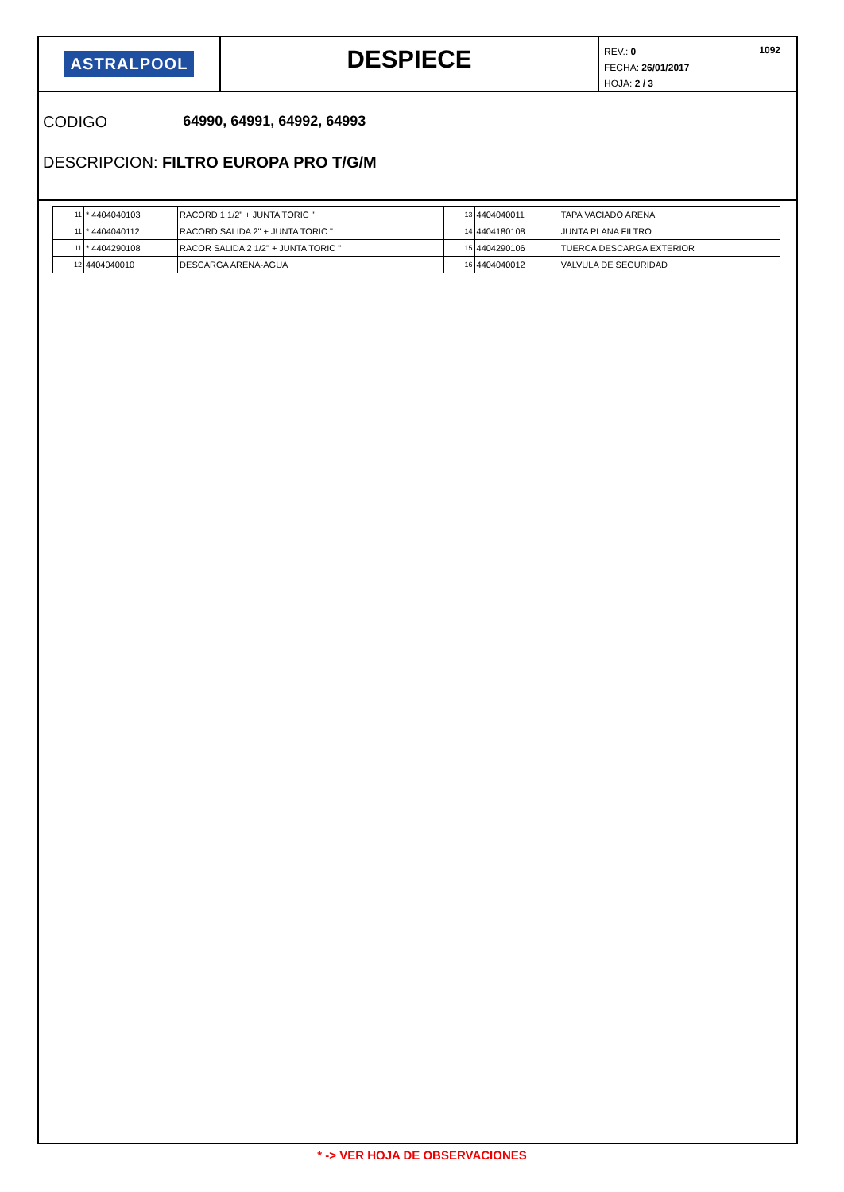ASTRALPOOL
DESPIECE
REV.: 0 1092
FECHA: 26/01/2017
HOJA: 2 / 3
CODIGO 64990, 64991, 64992, 64993
DESCRIPCION: FILTRO EUROPA PRO T/G/M
| 11 | * 4404040103 | RACORD 1 1/2" + JUNTA TORIC " | 13 | 4404040011 | TAPA VACIADO ARENA |
| 11 | * 4404040112 | RACORD SALIDA 2" + JUNTA TORIC " | 14 | 4404180108 | JUNTA PLANA FILTRO |
| 11 | * 4404290108 | RACOR SALIDA 2 1/2" + JUNTA TORIC " | 15 | 4404290106 | TUERCA DESCARGA EXTERIOR |
| 12 | 4404040010 | DESCARGA ARENA-AGUA | 16 | 4404040012 | VALVULA DE SEGURIDAD |
* -> VER HOJA DE OBSERVACIONES